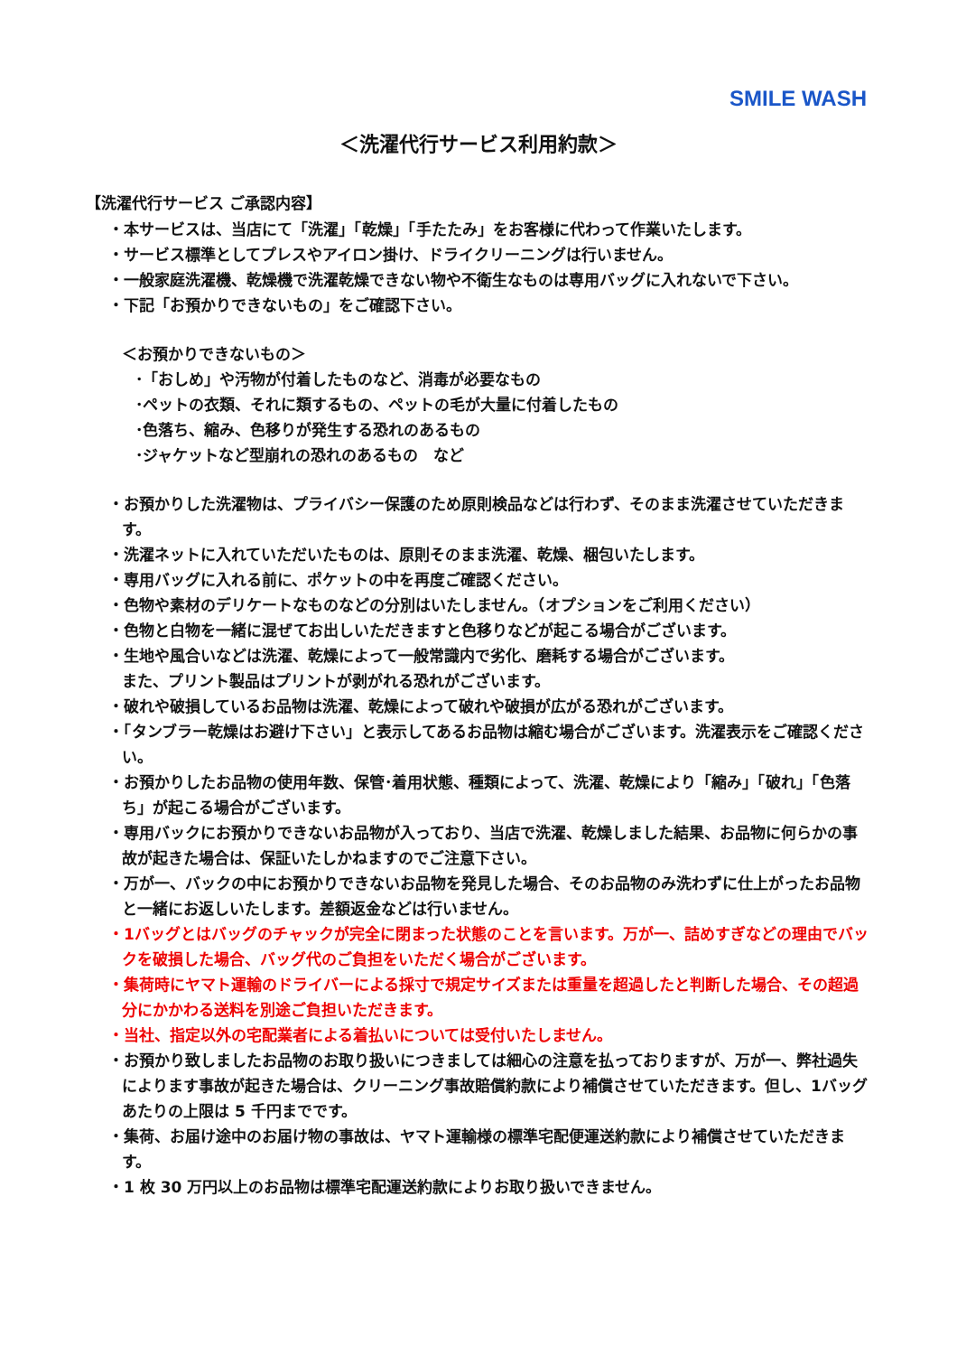SMILE WASH
＜洗濯代行サービス利用約款＞
【洗濯代行サービス ご承認内容】
・本サービスは、当店にて「洗濯」「乾燥」「手たたみ」をお客様に代わって作業いたします。
・サービス標準としてプレスやアイロン掛け、ドライクリーニングは行いません。
・一般家庭洗濯機、乾燥機で洗濯乾燥できない物や不衛生なものは専用バッグに入れないで下さい。
・下記「お預かりできないもの」をご確認下さい。
＜お預かりできないもの＞
･「おしめ」や汚物が付着したものなど、消毒が必要なもの
･ペットの衣類、それに類するもの、ペットの毛が大量に付着したもの
･色落ち、縮み、色移りが発生する恐れのあるもの
･ジャケットなど型崩れの恐れのあるもの　など
・お預かりした洗濯物は、プライバシー保護のため原則検品などは行わず、そのまま洗濯させていただきます。
・洗濯ネットに入れていただいたものは、原則そのまま洗濯、乾燥、梱包いたします。
・専用バッグに入れる前に、ポケットの中を再度ご確認ください。
・色物や素材のデリケートなものなどの分別はいたしません。（オプションをご利用ください）
・色物と白物を一緒に混ぜてお出しいただきますと色移りなどが起こる場合がございます。
・生地や風合いなどは洗濯、乾燥によって一般常識内で劣化、磨耗する場合がございます。
また、プリント製品はプリントが剥がれる恐れがございます。
・破れや破損しているお品物は洗濯、乾燥によって破れや破損が広がる恐れがございます。
・「タンブラー乾燥はお避け下さい」と表示してあるお品物は縮む場合がございます。洗濯表示をご確認ください。
・お預かりしたお品物の使用年数、保管･着用状態、種類によって、洗濯、乾燥により「縮み」「破れ」「色落ち」が起こる場合がございます。
・専用バックにお預かりできないお品物が入っており、当店で洗濯、乾燥しました結果、お品物に何らかの事故が起きた場合は、保証いたしかねますのでご注意下さい。
・万が一、バックの中にお預かりできないお品物を発見した場合、そのお品物のみ洗わずに仕上がったお品物と一緒にお返しいたします。差額返金などは行いません。
・1バッグとはバッグのチャックが完全に閉まった状態のことを言います。万が一、詰めすぎなどの理由でバックを破損した場合、バッグ代のご負担をいただく場合がございます。
・集荷時にヤマト運輸のドライバーによる採寸で規定サイズまたは重量を超過したと判断した場合、その超過分にかかわる送料を別途ご負担いただきます。
・当社、指定以外の宅配業者による着払いについては受付いたしません。
・お預かり致しましたお品物のお取り扱いにつきましては細心の注意を払っておりますが、万が一、弊社過失によります事故が起きた場合は、クリーニング事故賠償約款により補償させていただきます。但し、1バッグあたりの上限は 5 千円までです。
・集荷、お届け途中のお届け物の事故は、ヤマト運輸様の標準宅配便運送約款により補償させていただきます。
・1 枚 30 万円以上のお品物は標準宅配運送約款によりお取り扱いできません。